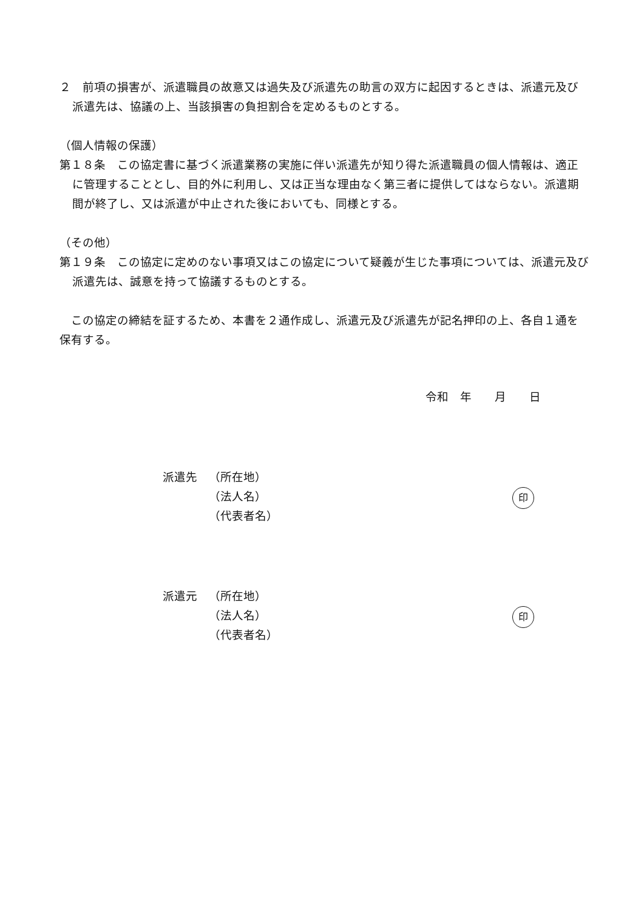２　前項の損害が、派遣職員の故意又は過失及び派遣先の助言の双方に起因するときは、派遣元及び派遣先は、協議の上、当該損害の負担割合を定めるものとする。
（個人情報の保護）
第１８条　この協定書に基づく派遣業務の実施に伴い派遣先が知り得た派遣職員の個人情報は、適正に管理することとし、目的外に利用し、又は正当な理由なく第三者に提供してはならない。派遣期間が終了し、又は派遣が中止された後においても、同様とする。
（その他）
第１９条　この協定に定めのない事項又はこの協定について疑義が生じた事項については、派遣元及び派遣先は、誠意を持って協議するものとする。
　この協定の締結を証するため、本書を２通作成し、派遣元及び派遣先が記名押印の上、各自１通を保有する。
令和　年　　月　　日
派遣先 （所在地）
（法人名）
（代表者名）
印
派遣元 （所在地）
（法人名）
（代表者名）
印